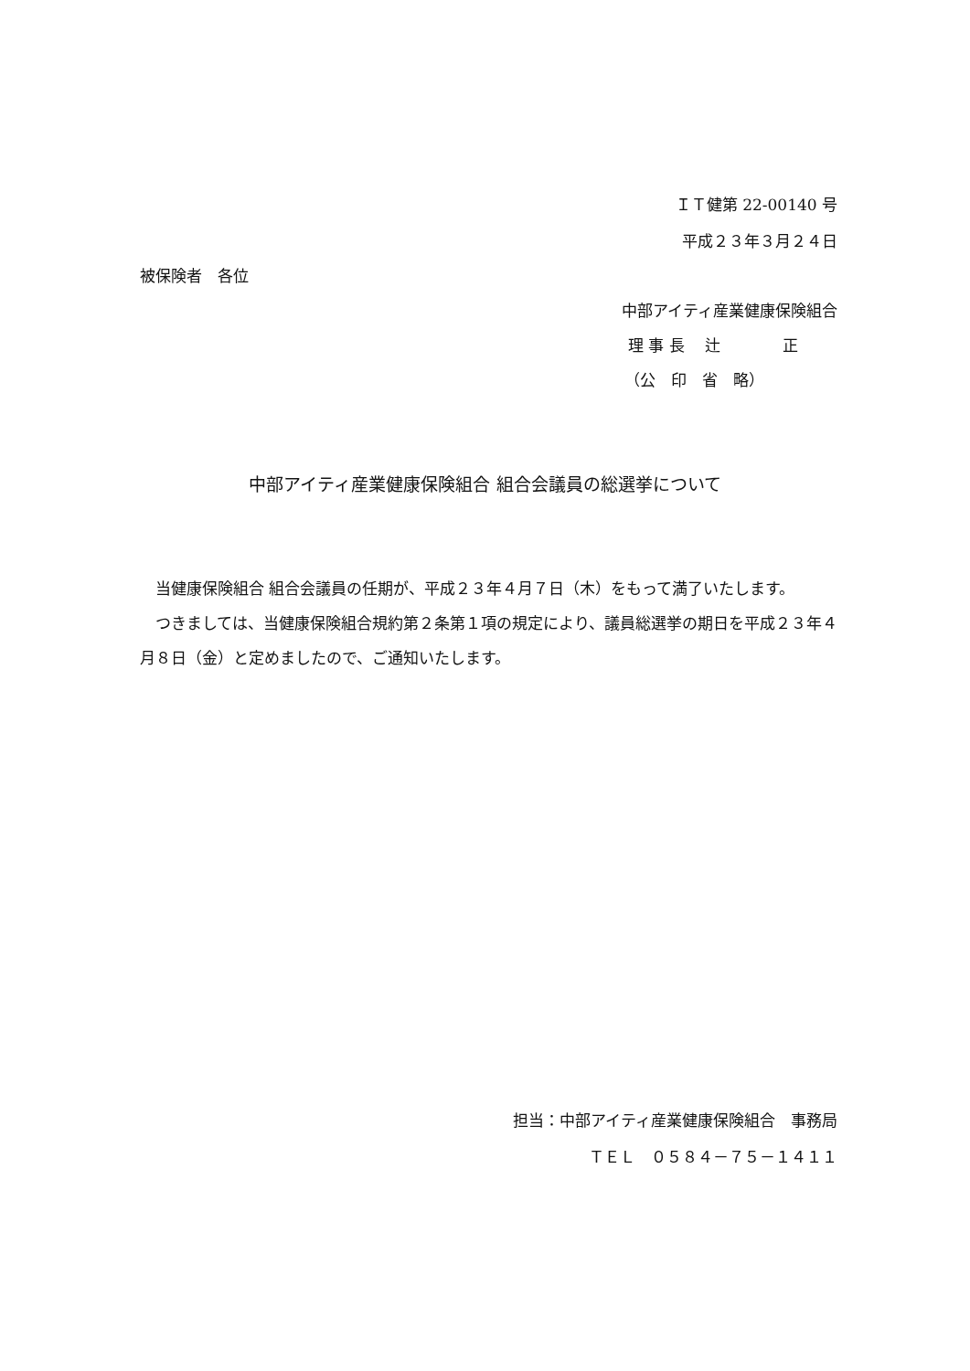ＩＴ健第 22-00140 号
平成２３年３月２４日
被保険者　各位
中部アイティ産業健康保険組合
理 事 長　 辻　　　　正
（公　印　省　略）
中部アイティ産業健康保険組合 組合会議員の総選挙について
　当健康保険組合 組合会議員の任期が、平成２３年４月７日（木）をもって満了いたします。
　つきましては、当健康保険組合規約第２条第１項の規定により、議員総選挙の期日を平成２３年４月８日（金）と定めましたので、ご通知いたします。
担当：中部アイティ産業健康保険組合　事務局
ＴＥＬ　０５８４－７５－１４１１